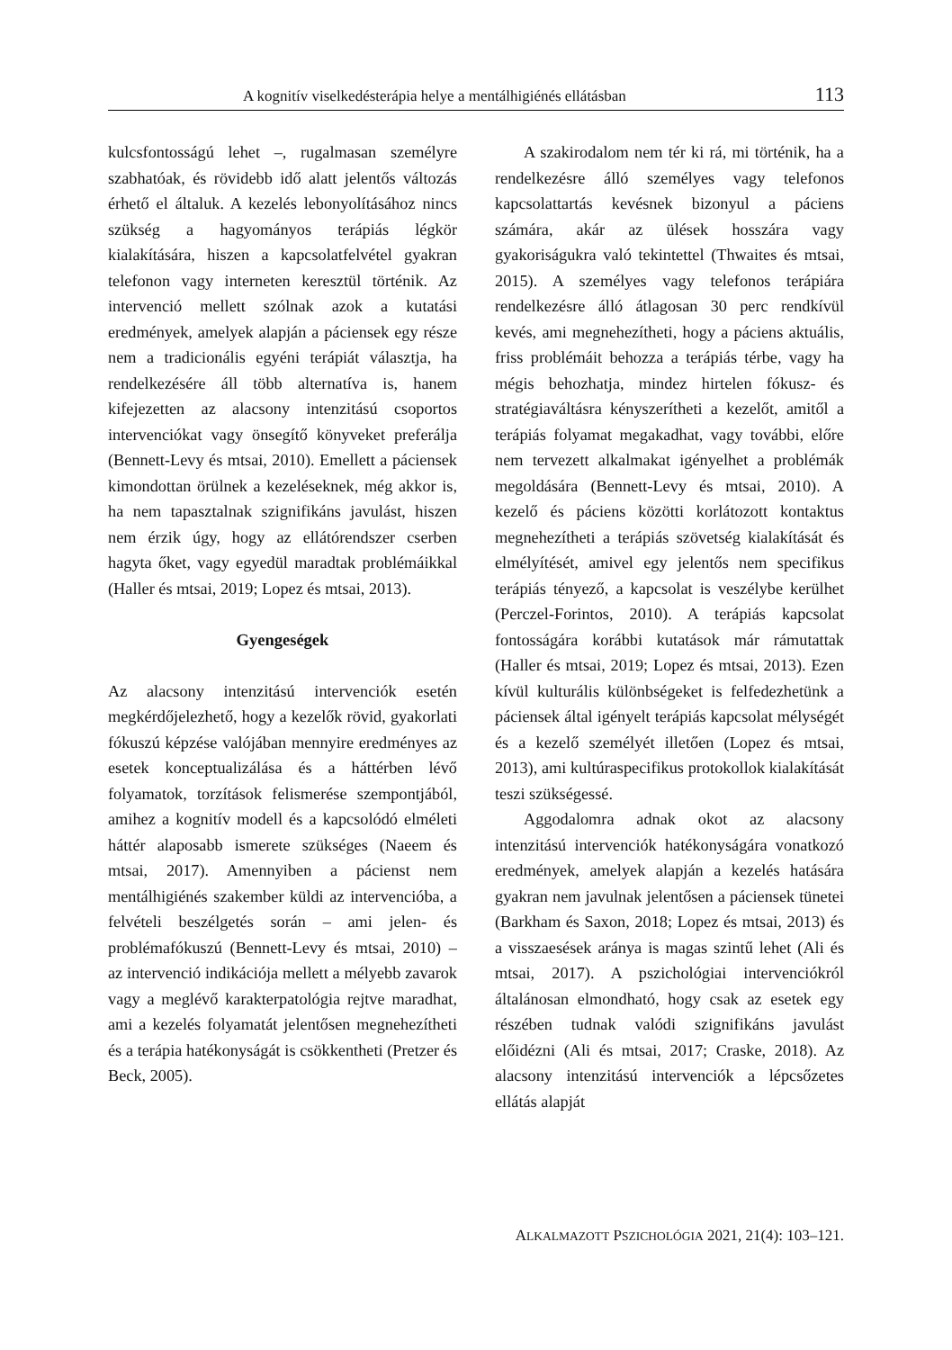A kognitív viselkedésterápia helye a mentálhigiénés ellátásban 113
kulcsfontosságú lehet –, rugalmasan személyre szabhatóak, és rövidebb idő alatt jelentős változás érhető el általuk. A kezelés lebonyolításához nincs szükség a hagyományos terápiás légkör kialakítására, hiszen a kapcsolatfelvétel gyakran telefonon vagy interneten keresztül történik. Az intervenció mellett szólnak azok a kutatási eredmények, amelyek alapján a páciensek egy része nem a tradicionális egyéni terápiát választja, ha rendelkezésére áll több alternatíva is, hanem kifejezetten az alacsony intenzitású csoportos intervenciókat vagy önsegítő könyveket preferálja (Bennett-Levy és mtsai, 2010). Emellett a páciensek kimondottan örülnek a kezeléseknek, még akkor is, ha nem tapasztalnak szignifikáns javulást, hiszen nem érzik úgy, hogy az ellátórendszer cserben hagyta őket, vagy egyedül maradtak problémáikkal (Haller és mtsai, 2019; Lopez és mtsai, 2013).
Gyengeségek
Az alacsony intenzitású intervenciók esetén megkérdőjelezhető, hogy a kezelők rövid, gyakorlati fókuszú képzése valójában mennyire eredményes az esetek konceptualizálása és a háttérben lévő folyamatok, torzítások felismerése szempontjából, amihez a kognitív modell és a kapcsolódó elméleti háttér alaposabb ismerete szükséges (Naeem és mtsai, 2017). Amennyiben a pácienst nem mentálhigiénés szakember küldi az intervencióba, a felvételi beszélgetés során – ami jelen- és problémafókuszú (Bennett-Levy és mtsai, 2010) – az intervenció indikációja mellett a mélyebb zavarok vagy a meglévő karakterpatológia rejtve maradhat, ami a kezelés folyamatát jelentősen megnehezítheti és a terápia hatékonyságát is csökkentheti (Pretzer és Beck, 2005).
A szakirodalom nem tér ki rá, mi történik, ha a rendelkezésre álló személyes vagy telefonos kapcsolattartás kevésnek bizonyul a páciens számára, akár az ülések hosszára vagy gyakoriságukra való tekintettel (Thwaites és mtsai, 2015). A személyes vagy telefonos terápiára rendelkezésre álló átlagosan 30 perc rendkívül kevés, ami megnehezítheti, hogy a páciens aktuális, friss problémáit behozza a terápiás térbe, vagy ha mégis behozhatja, mindez hirtelen fókusz- és stratégiaváltásra kényszerítheti a kezelőt, amitől a terápiás folyamat megakadhat, vagy további, előre nem tervezett alkalmakat igényelhet a problémák megoldására (Bennett-Levy és mtsai, 2010). A kezelő és páciens közötti korlátozott kontaktus megnehezítheti a terápiás szövetség kialakítását és elmélyítését, amivel egy jelentős nem specifikus terápiás tényező, a kapcsolat is veszélybe kerülhet (Perczel-Forintos, 2010). A terápiás kapcsolat fontosságára korábbi kutatások már rámutattak (Haller és mtsai, 2019; Lopez és mtsai, 2013). Ezen kívül kulturális különbségeket is felfedezhetünk a páciensek által igényelt terápiás kapcsolat mélységét és a kezelő személyét illetően (Lopez és mtsai, 2013), ami kultúraspecifikus protokollok kialakítását teszi szükségessé.
Aggodalomra adnak okot az alacsony intenzitású intervenciók hatékonyságára vonatkozó eredmények, amelyek alapján a kezelés hatására gyakran nem javulnak jelentősen a páciensek tünetei (Barkham és Saxon, 2018; Lopez és mtsai, 2013) és a visszaesések aránya is magas szintű lehet (Ali és mtsai, 2017). A pszichológiai intervenciókról általánosan elmondható, hogy csak az esetek egy részében tudnak valódi szignifikáns javulást előidézni (Ali és mtsai, 2017; Craske, 2018). Az alacsony intenzitású intervenciók a lépcsőzetes ellátás alapját
ALKALMAZOTT PSZICHOLÓGIA 2021, 21(4): 103–121.